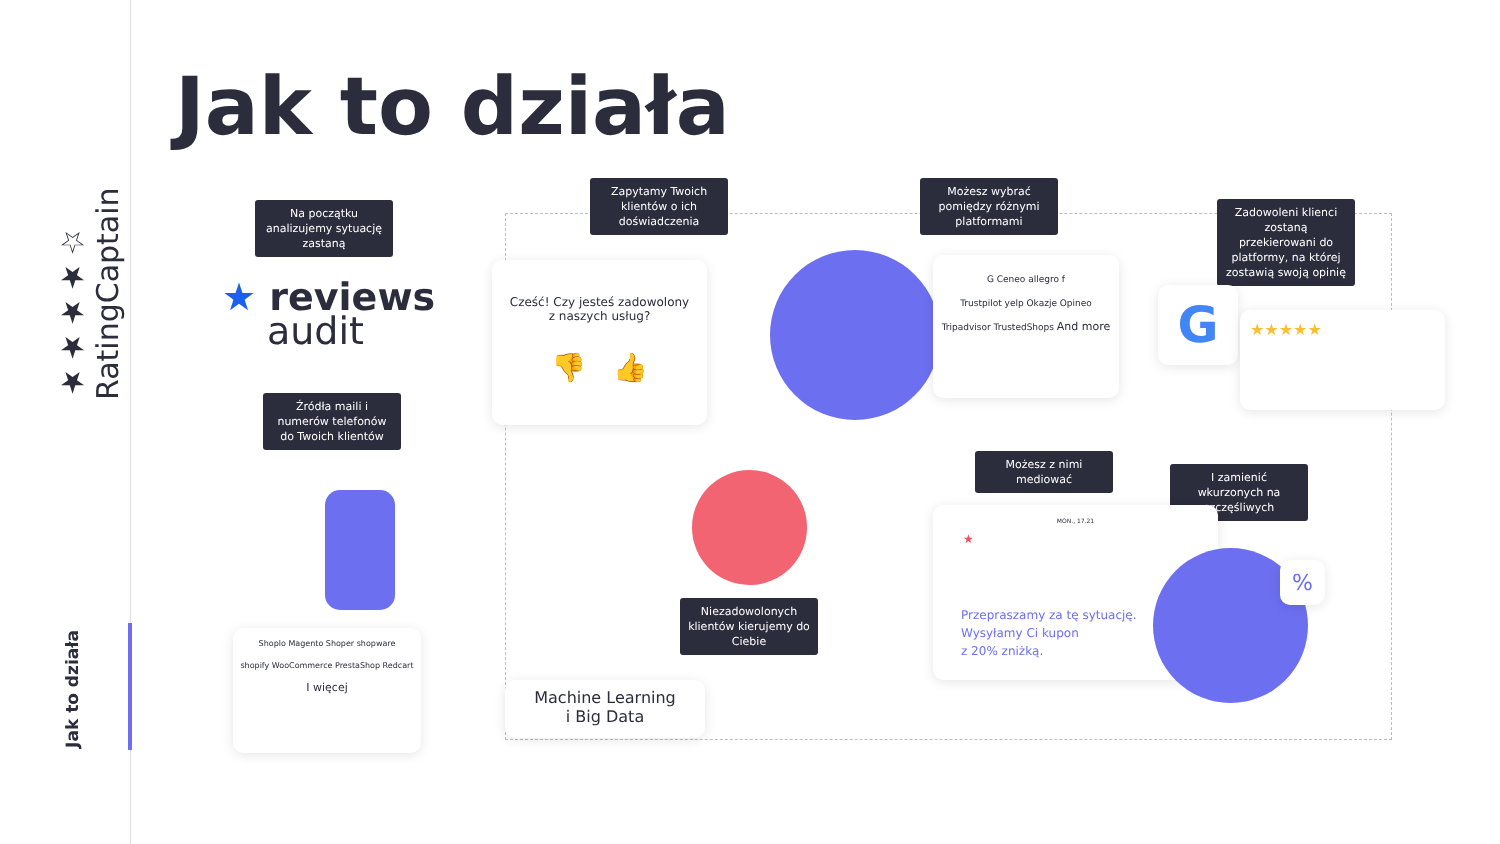★★★★☆ RatingCaptain
Jak to działa
Jak to działa
Na początku analizujemy sytuację zastaną
★ reviews
audit
Źródła maili i numerów telefonów do Twoich klientów
Shoplo Magento Shoper shopware
shopify WooCommerce PrestaShop Redcart
I więcej
Zapytamy Twoich klientów o ich doświadczenia
Cześć! Czy jesteś zadowolony
z naszych usług?
👎 👍
Machine Learning
i Big Data
Możesz wybrać pomiędzy różnymi platformami
G Ceneo allegro f
Trustpilot yelp Okazje Opineo
Tripadvisor TrustedShops And more
Zadowoleni klienci zostaną przekierowani do platformy, na której zostawią swoją opinię
G ★★★★★
Niezadowolonych klientów kierujemy do Ciebie
Możesz z nimi mediować
I zamienić wkurzonych na szczęśliwych
MON., 17.21
★
Przepraszamy za tę sytuację.
Wysyłamy Ci kupon
z 20% zniżką.
%